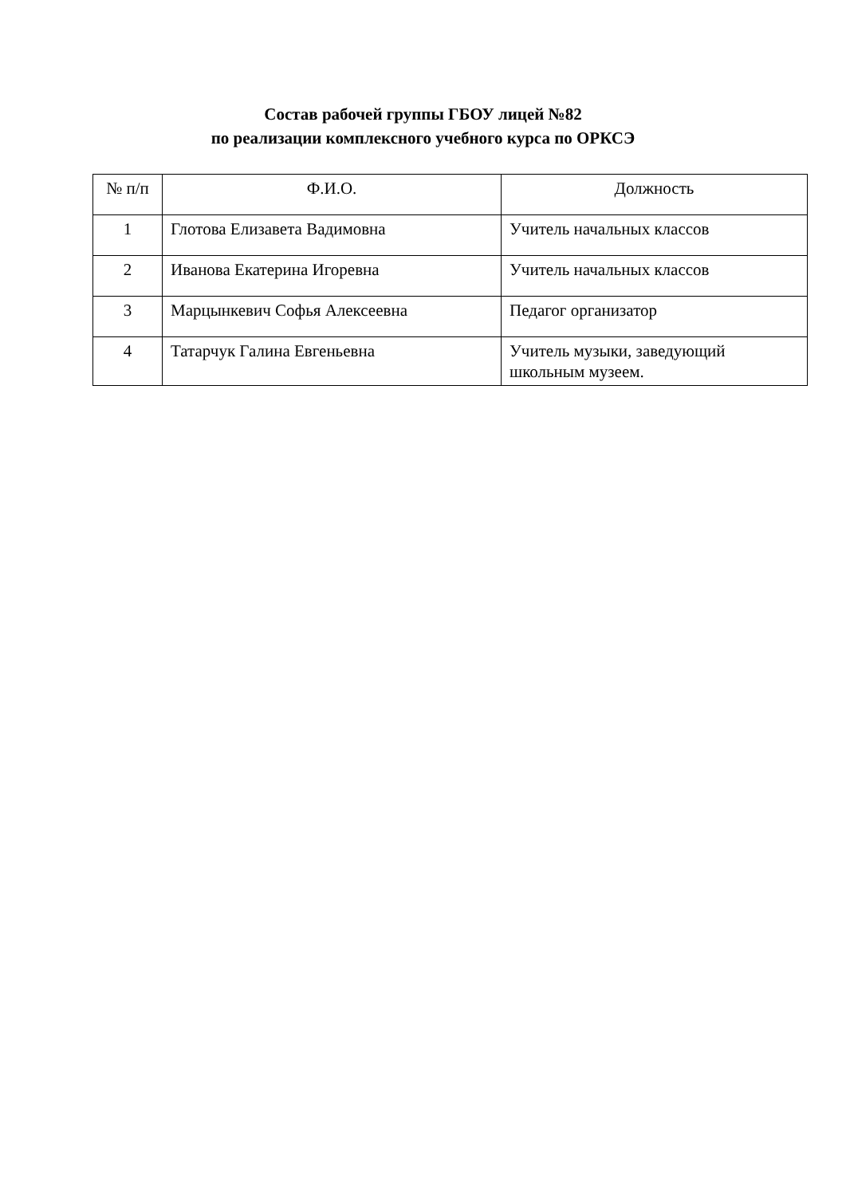Состав рабочей группы ГБОУ лицей №82
по реализации комплексного учебного курса по ОРКСЭ
| № п/п | Ф.И.О. | Должность |
| --- | --- | --- |
| 1 | Глотова Елизавета Вадимовна | Учитель начальных классов |
| 2 | Иванова Екатерина Игоревна | Учитель начальных классов |
| 3 | Марцынкевич Софья Алексеевна | Педагог организатор |
| 4 | Татарчук Галина Евгеньевна | Учитель музыки, заведующий школьным музеем. |